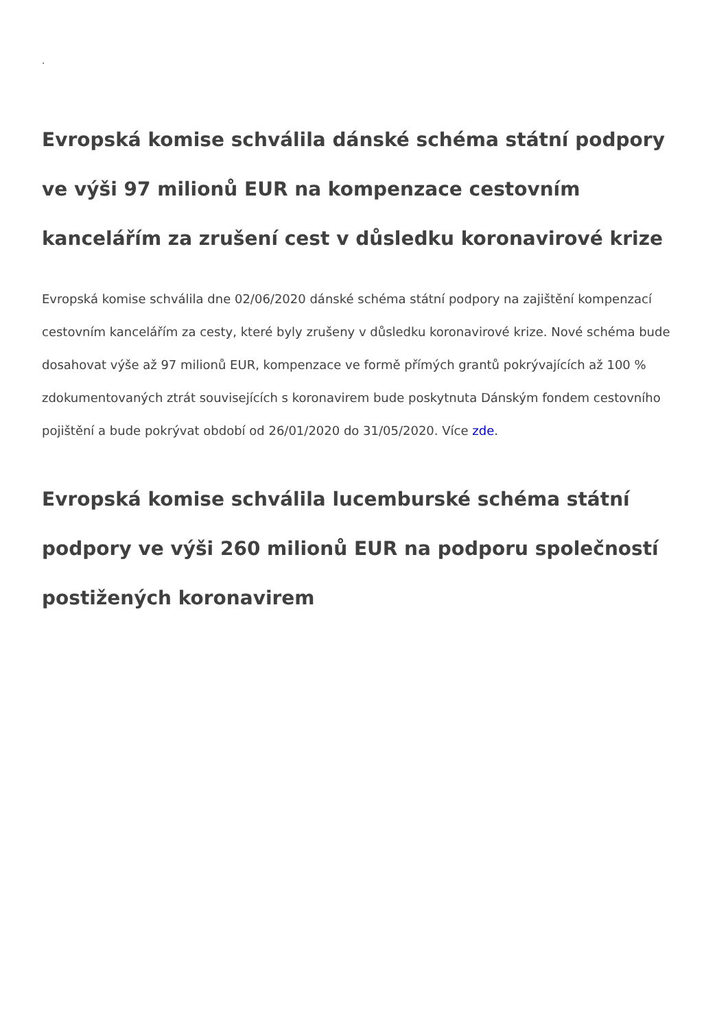.
Evropská komise schválila dánské schéma státní podpory ve výši 97 milionů EUR na kompenzace cestovním kancelářím za zrušení cest v důsledku koronavirové krize
Evropská komise schválila dne 02/06/2020 dánské schéma státní podpory na zajištění kompenzací cestovním kancelářím za cesty, které byly zrušeny v důsledku koronavirové krize. Nové schéma bude dosahovat výše až 97 milionů EUR, kompenzace ve formě přímých grantů pokrývajících až 100 % zdokumentovaných ztrát souvisejících s koronavirem bude poskytnuta Dánským fondem cestovního pojištění a bude pokrývat období od 26/01/2020 do 31/05/2020. Více zde.
Evropská komise schválila lucemburské schéma státní podpory ve výši 260 milionů EUR na podporu společností postižených koronavirem